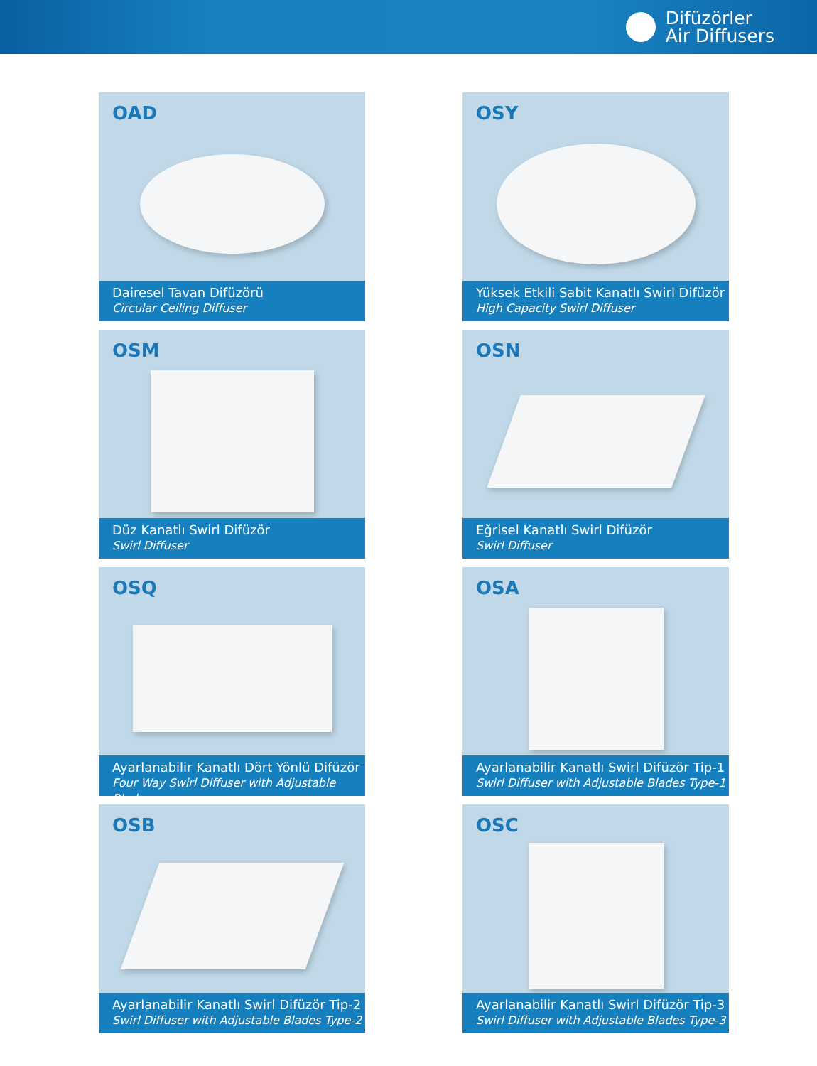Difüzörler
Air Diffusers
OAD
Dairesel Tavan Difüzörü
Circular Ceiling Diffuser
OSY
Yüksek Etkili Sabit Kanatlı Swirl Difüzör
High Capacity Swirl Diffuser
OSM
Düz Kanatlı Swirl Difüzör
Swirl Diffuser
OSN
Eğrisel Kanatlı Swirl Difüzör
Swirl Diffuser
OSQ
Ayarlanabilir Kanatlı Dört Yönlü Difüzör
Four Way Swirl Diffuser with Adjustable Blades
OSA
Ayarlanabilir Kanatlı Swirl Difüzör Tip-1
Swirl Diffuser with Adjustable Blades Type-1
OSB
Ayarlanabilir Kanatlı Swirl Difüzör Tip-2
Swirl Diffuser with Adjustable Blades Type-2
OSC
Ayarlanabilir Kanatlı Swirl Difüzör Tip-3
Swirl Diffuser with Adjustable Blades Type-3